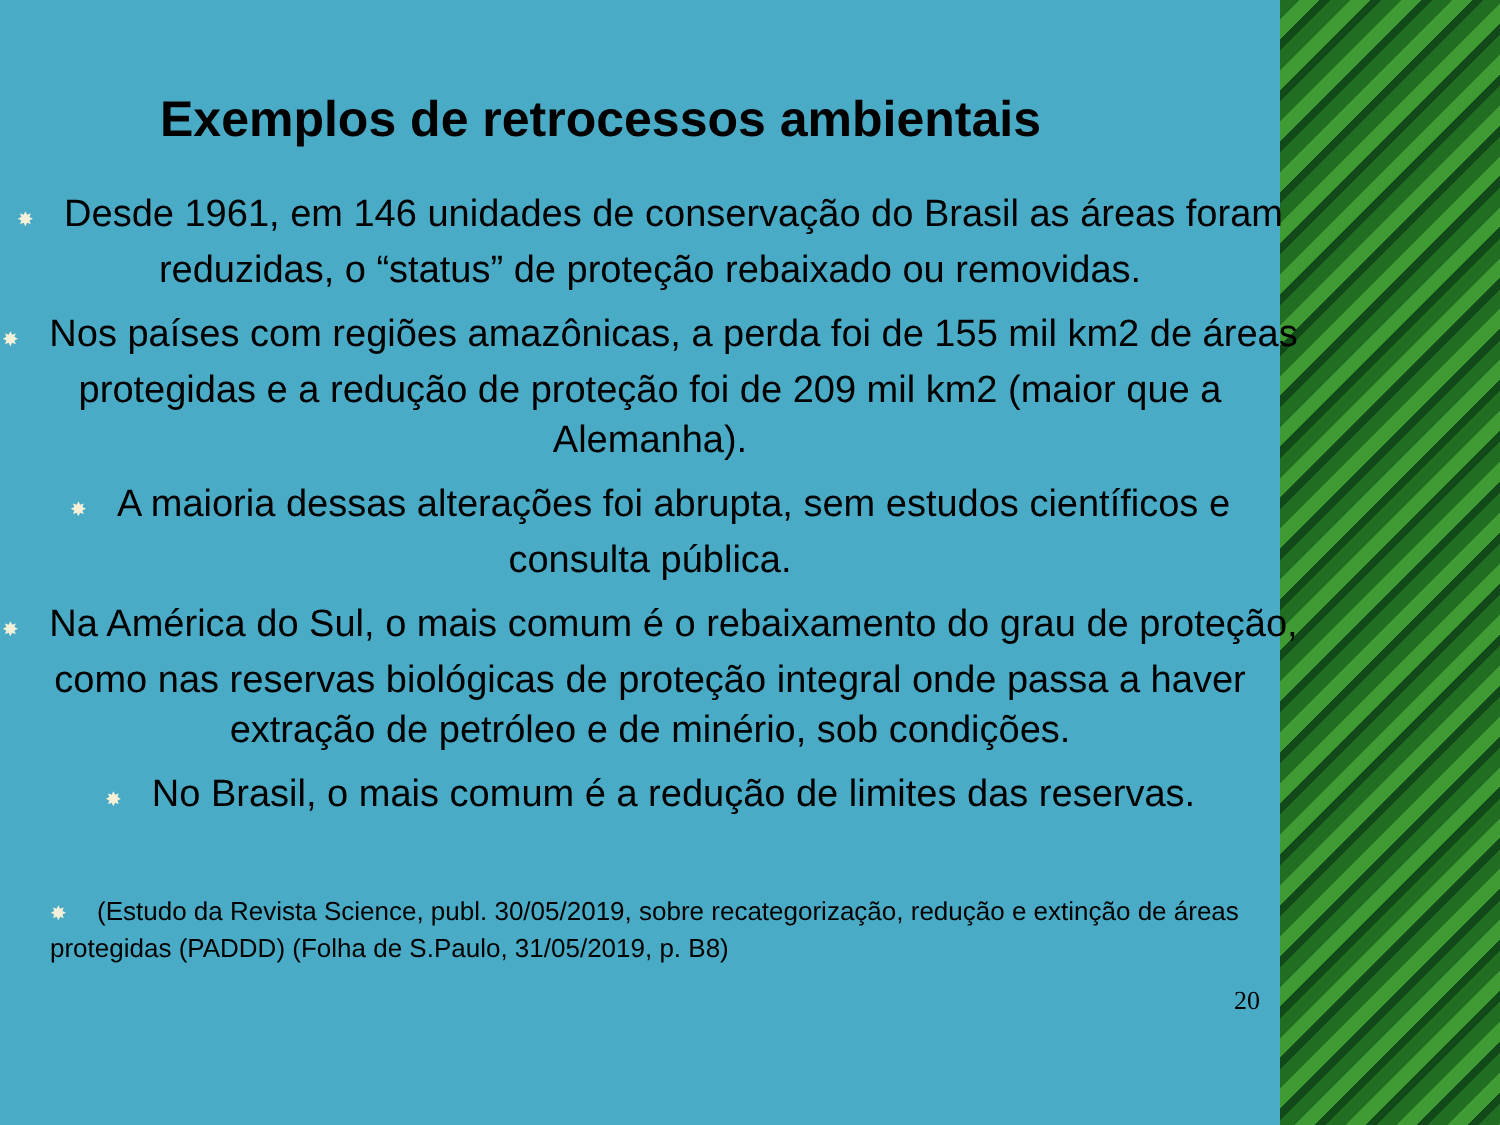Exemplos de retrocessos ambientais
✸ Desde 1961, em 146 unidades de conservação do Brasil as áreas foram reduzidas, o “status” de proteção rebaixado ou removidas.
✸ Nos países com regiões amazônicas, a perda foi de 155 mil km2 de áreas protegidas e a redução de proteção foi de 209 mil km2 (maior que a Alemanha).
✸ A maioria dessas alterações foi abrupta, sem estudos científicos e consulta pública.
✸ Na América do Sul, o mais comum é o rebaixamento do grau de proteção, como nas reservas biológicas de proteção integral onde passa a haver extração de petróleo e de minério, sob condições.
✸ No Brasil, o mais comum é a redução de limites das reservas.
✸ (Estudo da Revista Science, publ. 30/05/2019, sobre recategorização, redução e extinção de áreas protegidas (PADDD) (Folha de S.Paulo, 31/05/2019, p. B8)
20